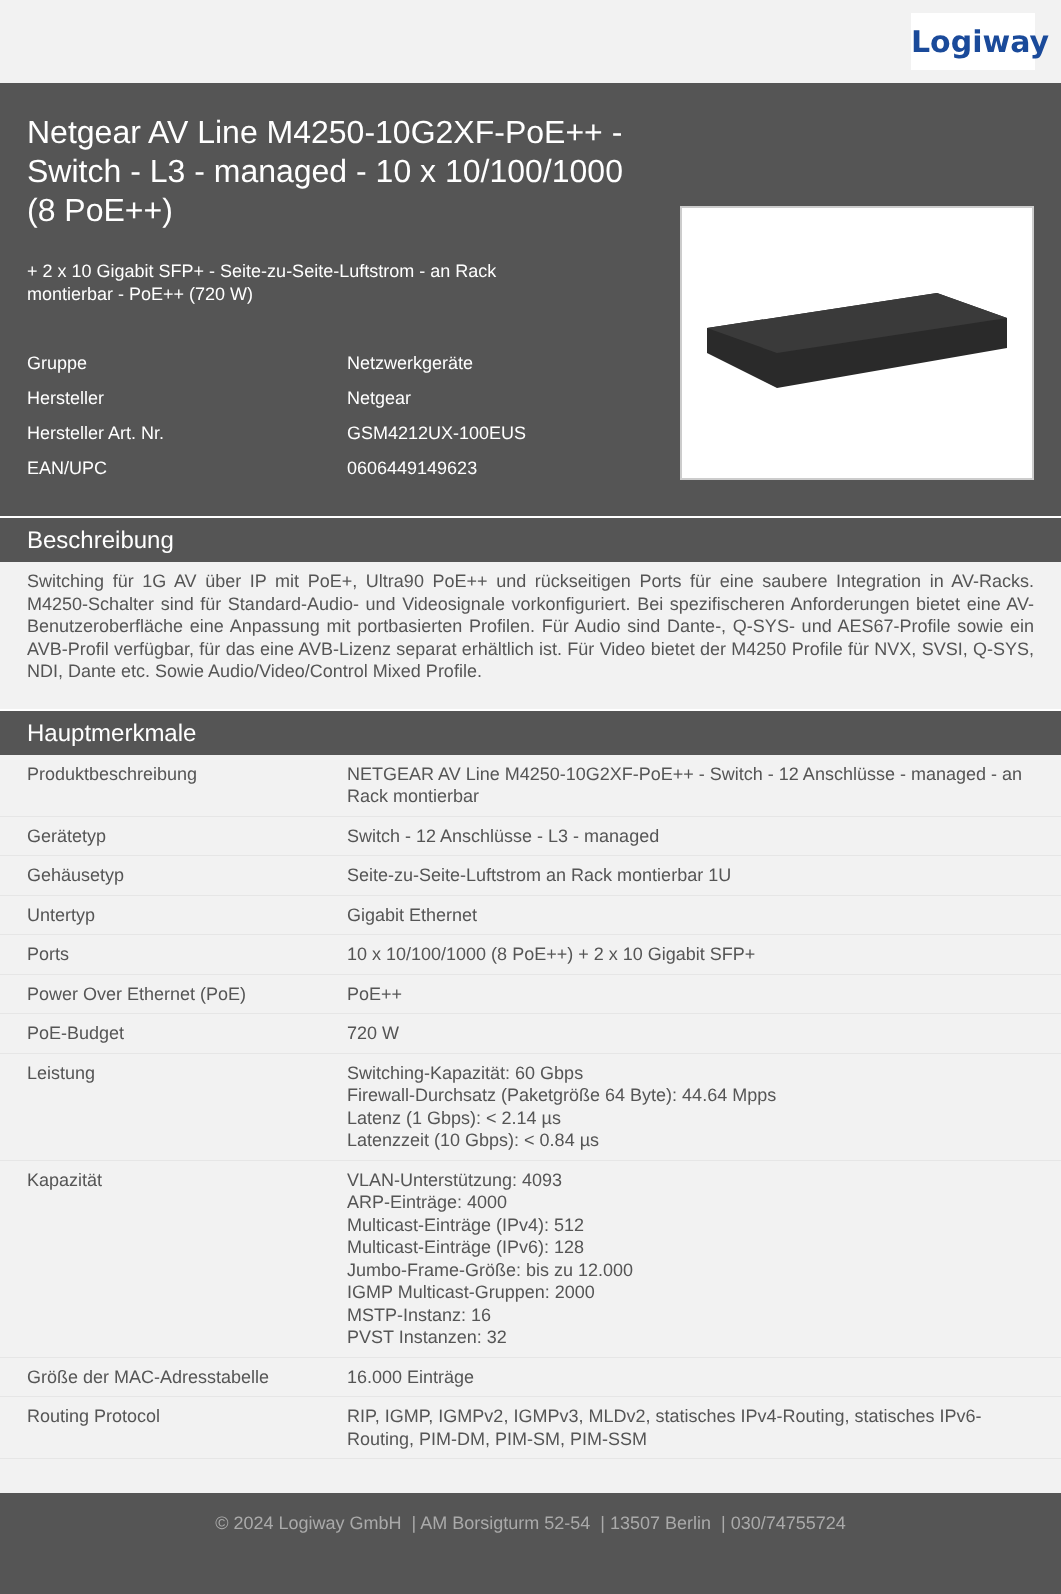Logiway
Netgear AV Line M4250-10G2XF-PoE++ - Switch - L3 - managed - 10 x 10/100/1000 (8 PoE++)
+ 2 x 10 Gigabit SFP+ - Seite-zu-Seite-Luftstrom - an Rack montierbar - PoE++ (720 W)
| Gruppe | Netzwerkgeräte |
| Hersteller | Netgear |
| Hersteller Art. Nr. | GSM4212UX-100EUS |
| EAN/UPC | 0606449149623 |
Beschreibung
Switching für 1G AV über IP mit PoE+, Ultra90 PoE++ und rückseitigen Ports für eine saubere Integration in AV-Racks. M4250-Schalter sind für Standard-Audio- und Videosignale vorkonfiguriert. Bei spezifischeren Anforderungen bietet eine AV-Benutzeroberfläche eine Anpassung mit portbasierten Profilen. Für Audio sind Dante-, Q-SYS- und AES67-Profile sowie ein AVB-Profil verfügbar, für das eine AVB-Lizenz separat erhältlich ist. Für Video bietet der M4250 Profile für NVX, SVSI, Q-SYS, NDI, Dante etc. Sowie Audio/Video/Control Mixed Profile.
Hauptmerkmale
| Produktbeschreibung | NETGEAR AV Line M4250-10G2XF-PoE++ - Switch - 12 Anschlüsse - managed - an Rack montierbar |
| Gerätetyp | Switch - 12 Anschlüsse - L3 - managed |
| Gehäusetyp | Seite-zu-Seite-Luftstrom an Rack montierbar 1U |
| Untertyp | Gigabit Ethernet |
| Ports | 10 x 10/100/1000 (8 PoE++) + 2 x 10 Gigabit SFP+ |
| Power Over Ethernet (PoE) | PoE++ |
| PoE-Budget | 720 W |
| Leistung | Switching-Kapazität: 60 Gbps Firewall-Durchsatz (Paketgröße 64 Byte): 44.64 Mpps Latenz (1 Gbps): < 2.14 µs Latenzzeit (10 Gbps): < 0.84 µs |
| Kapazität | VLAN-Unterstützung: 4093 ARP-Einträge: 4000 Multicast-Einträge (IPv4): 512 Multicast-Einträge (IPv6): 128 Jumbo-Frame-Größe: bis zu 12.000 IGMP Multicast-Gruppen: 2000 MSTP-Instanz: 16 PVST Instanzen: 32 |
| Größe der MAC-Adresstabelle | 16.000 Einträge |
| Routing Protocol | RIP, IGMP, IGMPv2, IGMPv3, MLDv2, statisches IPv4-Routing, statisches IPv6-Routing, PIM-DM, PIM-SM, PIM-SSM |
© 2024 Logiway GmbH | AM Borsigturm 52-54 | 13507 Berlin | 030/74755724